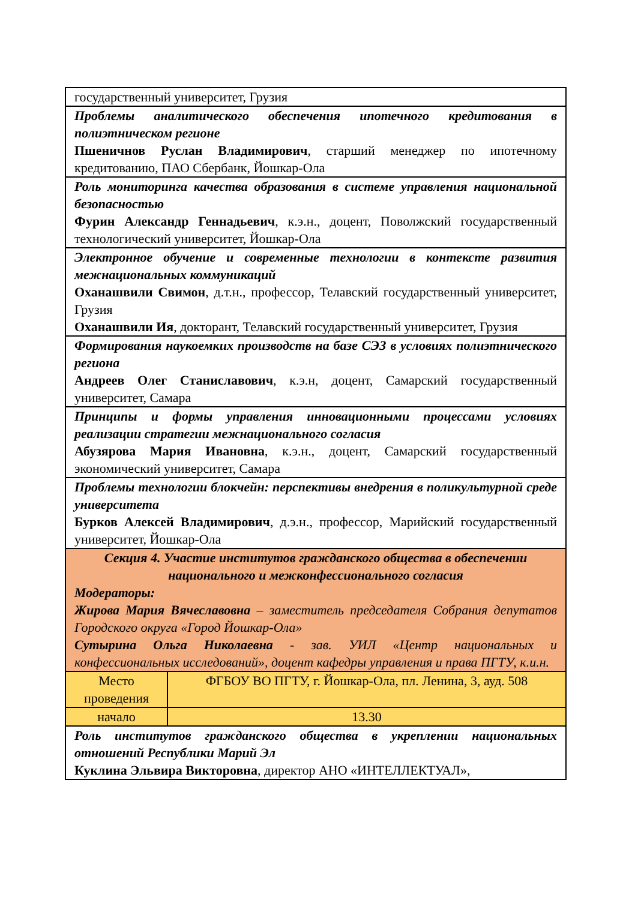| государственный университет, Грузия | |
| Проблемы аналитического обеспечения ипотечного кредитования в полиэтническом регионе Пшеничнов Руслан Владимирович , старший менеджер по ипотечному кредитованию, ПАО Сбербанк, Йошкар-Ола | |
| Роль мониторинга качества образования в системе управления национальной безопасностью Фурин Александр Геннадьевич , к.э.н., доцент, Поволжский государственный технологический университет, Йошкар-Ола | |
| Электронное обучение и современные технологии в контексте развития межнациональных коммуникаций Оханашвили Свимон , д.т.н., профессор, Телавский государственный университет, Грузия Оханашвили Ия , докторант, Телавский государственный университет, Грузия | |
| Формирования наукоемких производств на базе СЭЗ в условиях полиэтнического региона Андреев Олег Станиславович , к.э.н, доцент, Самарский государственный университет, Самара | |
| Принципы и формы управления инновационными процессами условиях реализации стратегии межнационального согласия Абузярова Мария Ивановна , к.э.н., доцент, Самарский государственный экономический университет, Самара | |
| Проблемы технологии блокчейн: перспективы внедрения в поликультурной среде университета Бурков Алексей Владимирович , д.э.н., профессор, Марийский государственный университет, Йошкар-Ола | |
| Секция 4. Участие институтов гражданского общества в обеспечении национального и межконфессионального согласия Модераторы: Жирова Мария Вячеславовна – заместитель председателя Собрания депутатов Городского округа «Город Йошкар-Ола» Сутырина Ольга Николаевна - зав. УИЛ «Центр национальных и конфессиональных исследований», доцент кафедры управления и права ПГТУ, к.и.н. | |
| Место проведения | ФГБОУ ВО ПГТУ, г. Йошкар-Ола, пл. Ленина, 3, ауд. 508 |
| начало | 13.30 |
| Роль институтов гражданского общества в укреплении национальных отношений Республики Марий Эл Куклина Эльвира Викторовна , директор АНО «ИНТЕЛЛЕКТУАЛ», | |